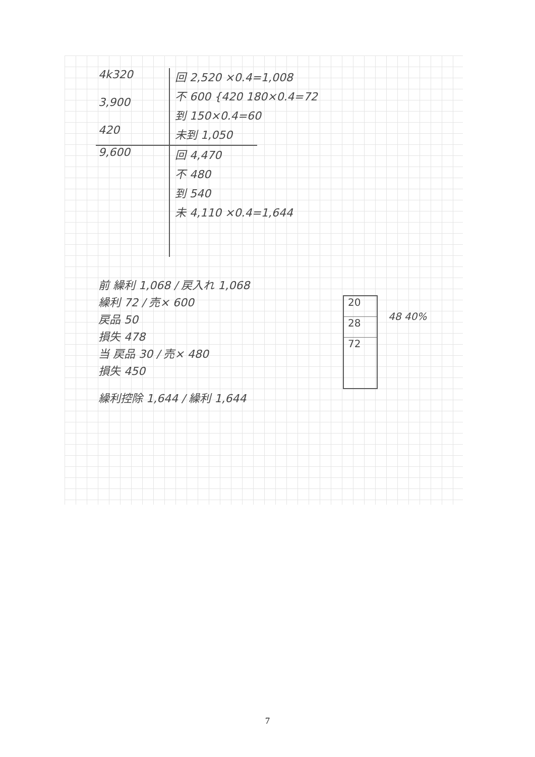4k320
3,900
420
回 2,520 ×0.4=1,008
不 600 {420 180×0.4=72
到 150×0.4=60
未到 1,050
9,600
回 4,470
不 480
到 540
未 4,110 ×0.4=1,644
前 繰利 1,068 / 戻入れ 1,068
繰利 72 / 売× 600
戻品 50
損失 478
当 戻品 30 / 売× 480
損失 450
繰利控除 1,644 / 繰利 1,644
20
28
72
48 40%
7